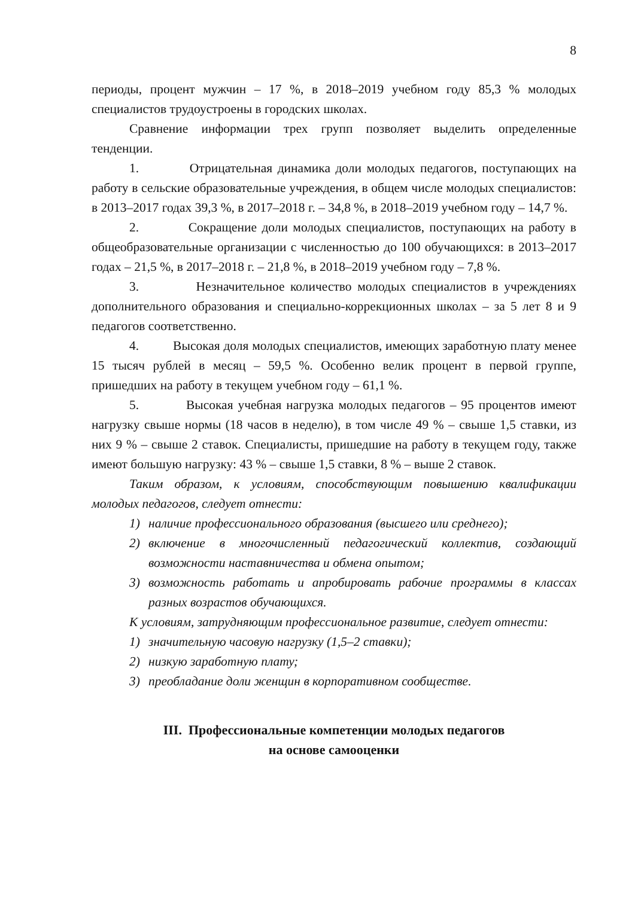8
периоды, процент мужчин – 17 %, в 2018–2019 учебном году 85,3 % молодых специалистов трудоустроены в городских школах.
Сравнение информации трех групп позволяет выделить определенные тенденции.
1. Отрицательная динамика доли молодых педагогов, поступающих на работу в сельские образовательные учреждения, в общем числе молодых специалистов: в 2013–2017 годах 39,3 %, в 2017–2018 г. – 34,8 %, в 2018–2019 учебном году – 14,7 %.
2. Сокращение доли молодых специалистов, поступающих на работу в общеобразовательные организации с численностью до 100 обучающихся: в 2013–2017 годах – 21,5 %, в 2017–2018 г. – 21,8 %, в 2018–2019 учебном году – 7,8 %.
3. Незначительное количество молодых специалистов в учреждениях дополнительного образования и специально-коррекционных школах – за 5 лет 8 и 9 педагогов соответственно.
4. Высокая доля молодых специалистов, имеющих заработную плату менее 15 тысяч рублей в месяц – 59,5 %. Особенно велик процент в первой группе, пришедших на работу в текущем учебном году – 61,1 %.
5. Высокая учебная нагрузка молодых педагогов – 95 процентов имеют нагрузку свыше нормы (18 часов в неделю), в том числе 49 % – свыше 1,5 ставки, из них 9 % – свыше 2 ставок. Специалисты, пришедшие на работу в текущем году, также имеют большую нагрузку: 43 % – свыше 1,5 ставки, 8 % – выше 2 ставок.
Таким образом, к условиям, способствующим повышению квалификации молодых педагогов, следует отнести:
1) наличие профессионального образования (высшего или среднего);
2) включение в многочисленный педагогический коллектив, создающий возможности наставничества и обмена опытом;
3) возможность работать и апробировать рабочие программы в классах разных возрастов обучающихся.
К условиям, затрудняющим профессиональное развитие, следует отнести:
1) значительную часовую нагрузку (1,5–2 ставки);
2) низкую заработную плату;
3) преобладание доли женщин в корпоративном сообществе.
III. Профессиональные компетенции молодых педагогов
на основе самооценки